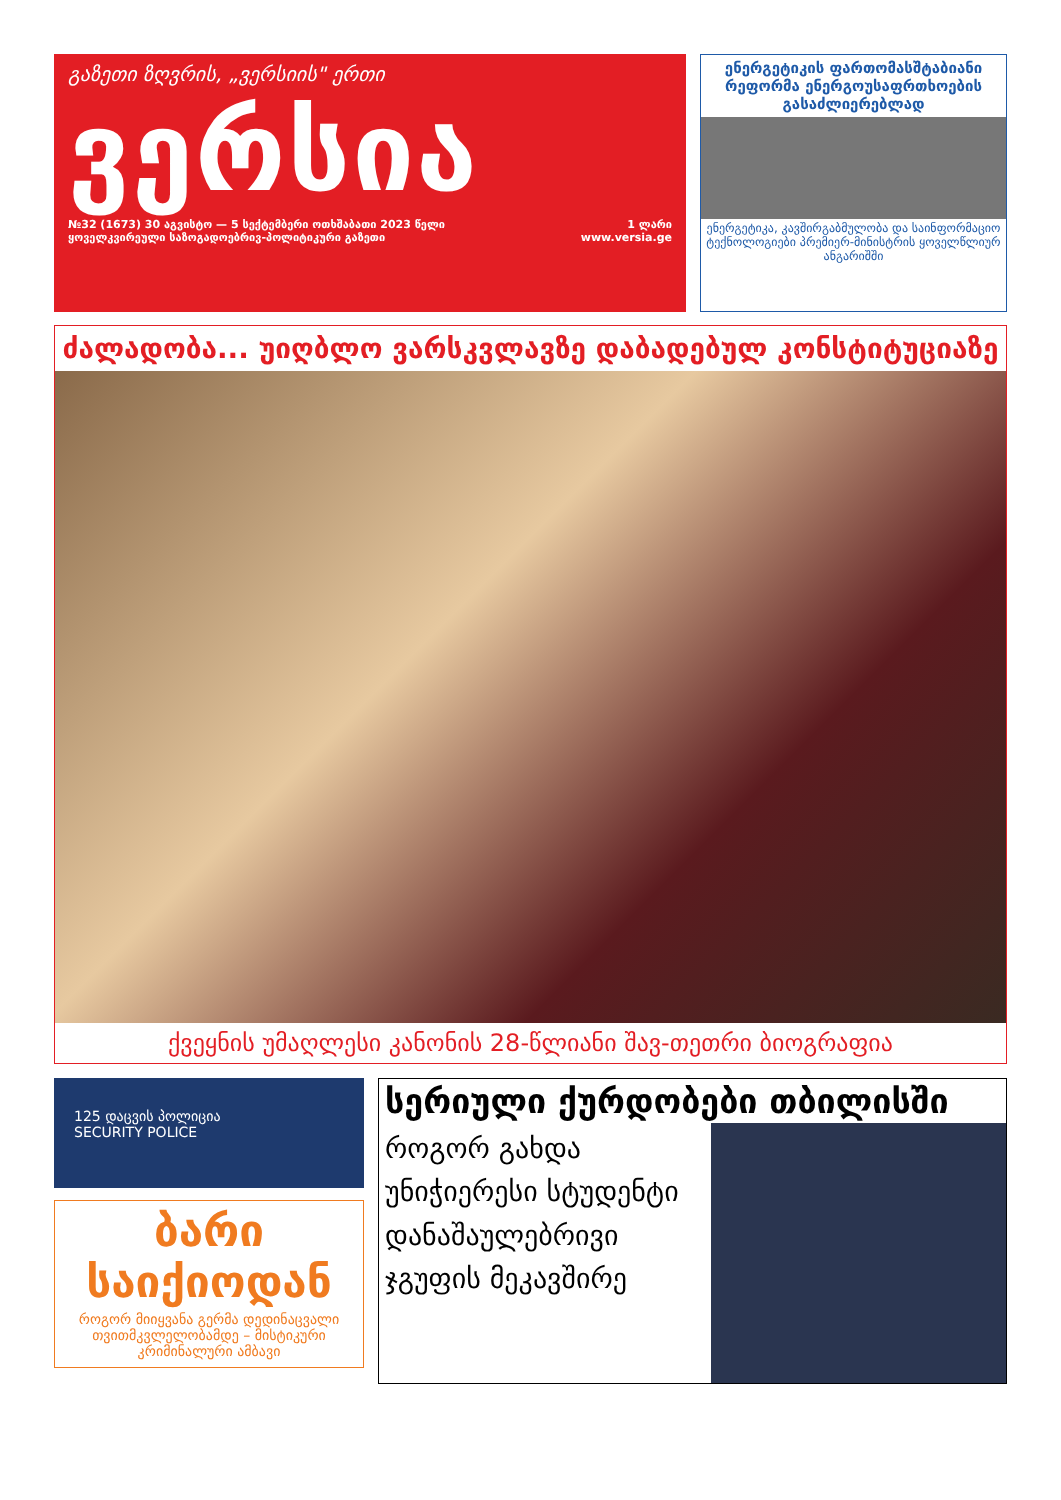გაზეთი ზღვრის, „ვერსიის" ერთი
ვერსია
№32 (1673) 30 აგვისტო — 5 სექტემბერი ოთხშაბათი 2023 წელი 1 ლარი
ყოველკვირეული საზოგადოებრივ-პოლიტიკური გაზეთი www.versia.ge
ენერგეტიკის ფართომასშტაბიანი რეფორმა ენერგოუსაფრთხოების გასაძლიერებლად
ენერგეტიკა, კავშირგაბმულობა და საინფორმაციო ტექნოლოგიები პრემიერ-მინისტრის ყოველწლიურ ანგარიშში
ძალადობა... უიღბლო ვარსკვლავზე დაბადებულ კონსტიტუციაზე
ქვეყნის უმაღლესი კანონის 28-წლიანი შავ-თეთრი ბიოგრაფია
125 დაცვის პოლიცია
SECURITY POLICE
ბარი საიქიოდან
როგორ მიიყვანა გერმა დედინაცვალი თვითმკვლელობამდე – მისტიკური კრიმინალური ამბავი
სერიული ქურდობები თბილისში
როგორ გახდა უნიჭიერესი სტუდენტი დანაშაულებრივი ჯგუფის მეკავშირე